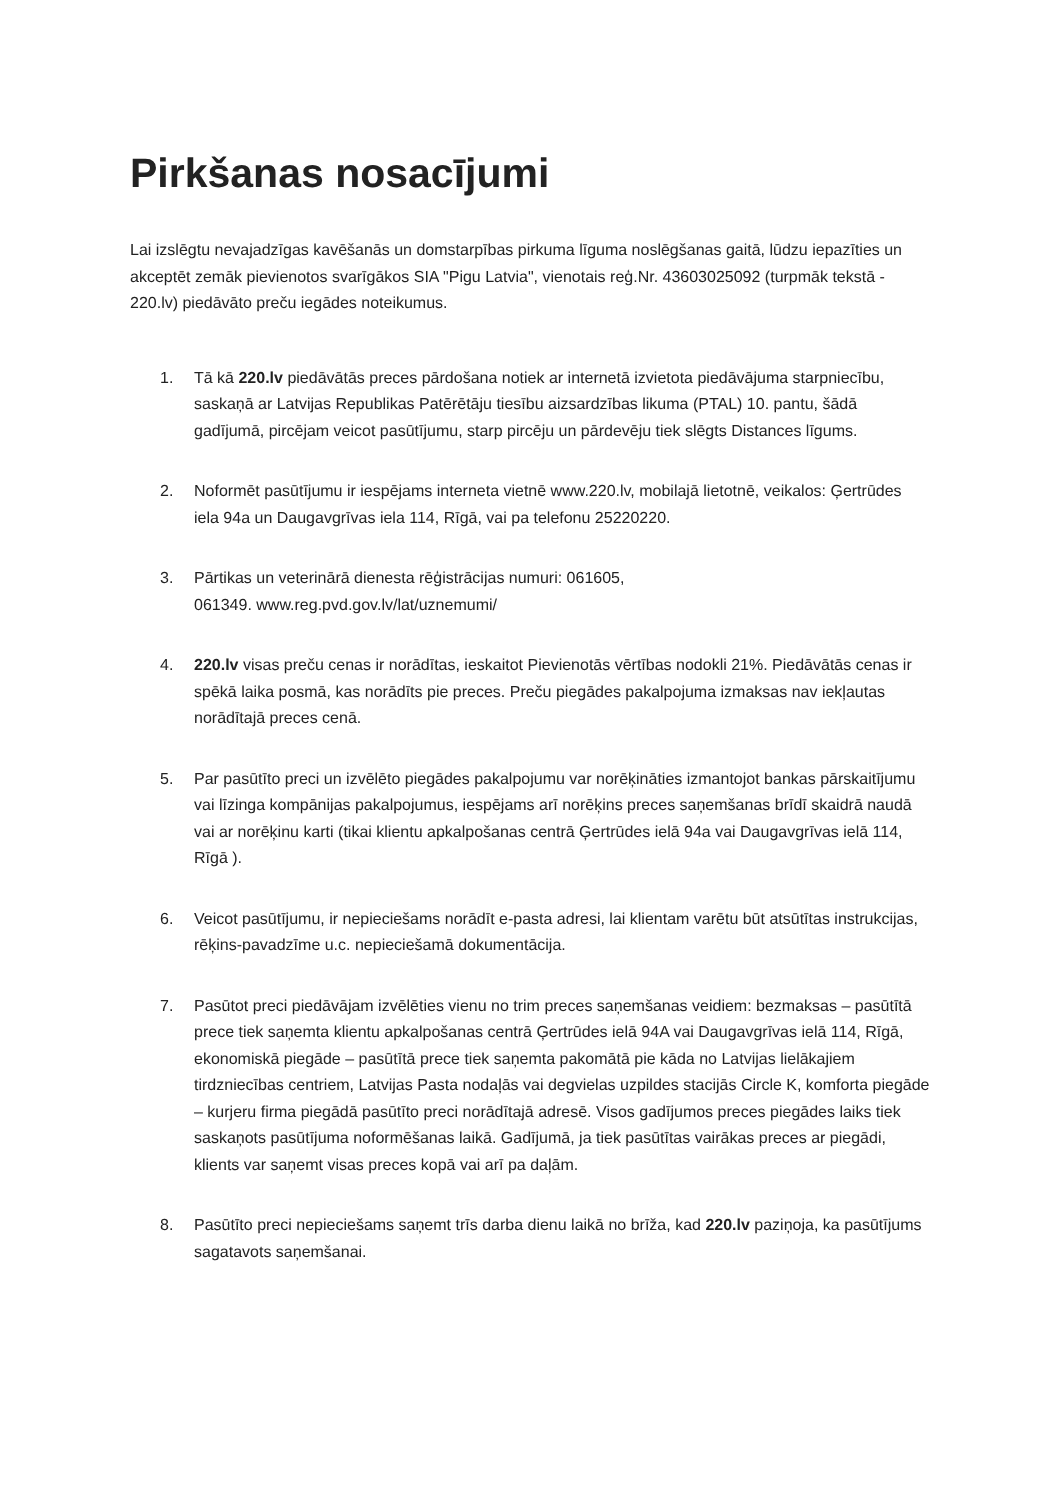Pirkšanas nosacījumi
Lai izslēgtu nevajadzīgas kavēšanās un domstarpības pirkuma līguma noslēgšanas gaitā, lūdzu iepazīties un akceptēt zemāk pievienotos svarīgākos SIA "Pigu Latvia", vienotais reģ.Nr. 43603025092 (turpmāk tekstā - 220.lv) piedāvāto preču iegādes noteikumus.
1. Tā kā 220.lv piedāvātās preces pārdošana notiek ar internetā izvietota piedāvājuma starpniecību, saskaņā ar Latvijas Republikas Patērētāju tiesību aizsardzības likuma (PTAL) 10. pantu, šādā gadījumā, pircējam veicot pasūtījumu, starp pircēju un pārdevēju tiek slēgts Distances līgums.
2. Noformēt pasūtījumu ir iespējams interneta vietnē www.220.lv, mobilajā lietotnē, veikalos: Ģertrūdes iela 94a un Daugavgrīvas iela 114, Rīgā, vai pa telefonu 25220220.
3. Pārtikas un veterinārā dienesta rēģistrācijas numuri: 061605,
061349. www.reg.pvd.gov.lv/lat/uznemumi/
4. 220.lv visas preču cenas ir norādītas, ieskaitot Pievienotās vērtības nodokli 21%. Piedāvātās cenas ir spēkā laika posmā, kas norādīts pie preces. Preču piegādes pakalpojuma izmaksas nav iekļautas norādītajā preces cenā.
5. Par pasūtīto preci un izvēlēto piegādes pakalpojumu var norēķināties izmantojot bankas pārskaitījumu vai līzinga kompānijas pakalpojumus, iespējams arī norēķins preces saņemšanas brīdī skaidrā naudā vai ar norēķinu karti (tikai klientu apkalpošanas centrā Ģertrūdes ielā 94a vai Daugavgrīvas ielā 114, Rīgā ).
6. Veicot pasūtījumu, ir nepieciešams norādīt e-pasta adresi, lai klientam varētu būt atsūtītas instrukcijas, rēķins-pavadzīme u.c. nepieciešamā dokumentācija.
7. Pasūtot preci piedāvājam izvēlēties vienu no trim preces saņemšanas veidiem: bezmaksas – pasūtītā prece tiek saņemta klientu apkalpošanas centrā Ģertrūdes ielā 94A vai Daugavgrīvas ielā 114, Rīgā, ekonomiskā piegāde – pasūtītā prece tiek saņemta pakomātā pie kāda no Latvijas lielākajiem tirdzniecības centriem, Latvijas Pasta nodaļās vai degvielas uzpildes stacijās Circle K, komforta piegāde – kurjeru firma piegādā pasūtīto preci norādītajā adresē. Visos gadījumos preces piegādes laiks tiek saskaņots pasūtījuma noformēšanas laikā. Gadījumā, ja tiek pasūtītas vairākas preces ar piegādi, klients var saņemt visas preces kopā vai arī pa daļām.
8. Pasūtīto preci nepieciešams saņemt trīs darba dienu laikā no brīža, kad 220.lv paziņoja, ka pasūtījums sagatavots saņemšanai.